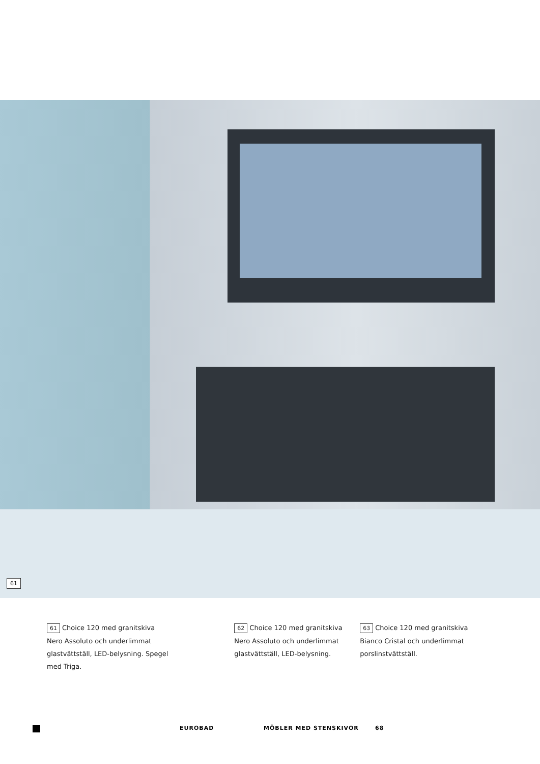61
61 Choice 120 med granitskiva
Nero Assoluto och underlimmat
glastvättställ, LED-belysning. Spegel
med Triga.
62 Choice 120 med granitskiva
Nero Assoluto och underlimmat
glastvättställ, LED-belysning.
63 Choice 120 med granitskiva
Bianco Cristal och underlimmat
porslinstvättställ.
EUROBAD MÖBLER MED STENSKIVOR 68